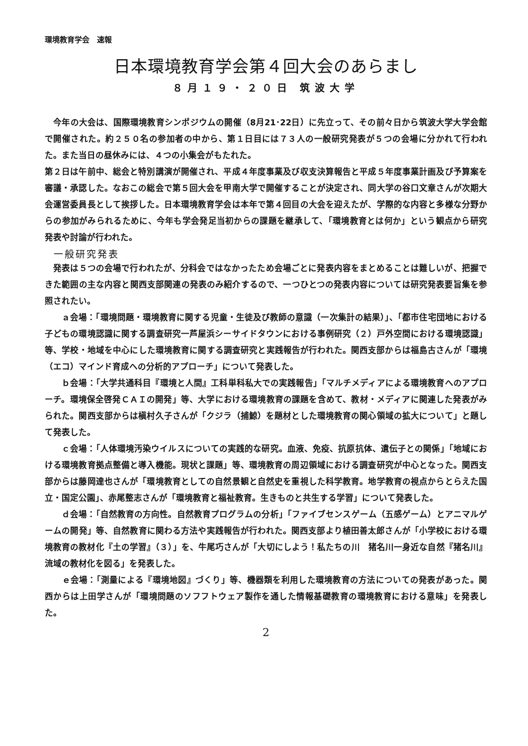環境教育学会　速報
日本環境教育学会第４回大会のあらまし
８月１９・２０日 筑波大学
　今年の大会は、国際環境教育シンポジウムの開催（8月21･22日）に先立って、その前々日から筑波大学大学会館で開催された。約２５０名の参加者の中から、第１日目には７３人の一般研究発表が５つの会場に分かれて行われた。また当日の昼休みには、４つの小集会がもたれた。
第２日は午前中、総会と特別講演が開催され、平成４年度事業及び収支決算報告と平成５年度事業計画及び予算案を審議・承認した。なおこの総会で第５回大会を甲南大学で開催することが決定され、同大学の谷口文章さんが次期大会運営委員長として挨拶した。日本環境教育学会は本年で第４回目の大会を迎えたが、学際的な内容と多様な分野からの参加がみられるために、今年も学会発足当初からの課題を継承して、「環境教育とは何か」という観点から研究発表や討論が行われた。
一般研究発表
　発表は５つの会場で行われたが、分科会ではなかったため会場ごとに発表内容をまとめることは難しいが、把握できた範囲の主な内容と関西支部関連の発表のみ紹介するので、一つひとつの発表内容については研究発表要旨集を参照されたい。
　　ａ会場：「環境問題・環境教育に関する児童・生徒及び教師の意識（一次集計の結果）」、「都市住宅団地における子どもの環境認識に関する調査研究一芦屋浜シーサイドタウンにおける事例研究（２）戸外空間における環境認識」等、学校・地域を中心にした環境教育に関する調査研究と実践報告が行われた。関西支部からは福島古さんが「環境（エコ）マインド育成への分析的アプローチ」について発表した。
　　ｂ会場：「大学共通科目『環境と人間』工科単科私大での実践報告」「マルチメディアによる環境教育へのアプローチ。環境保全啓発ＣＡＩの開発」等、大学における環境教育の課題を含めて、教材・メディアに関連した発表がみられた。関西支部からは槇村久子さんが「クジラ（捕鯨）を題材とした環境教育の関心領域の拡大について」と題して発表した。
　　ｃ会場：「人体環境汚染ウイルスについての実践的な研究。血液、免疫、抗原抗体、遺伝子との関係」「地域における環境教育拠点整備と導入機能。現状と課題」等、環境教育の周辺領域における調査研究が中心となった。関西支部からは藤岡達也さんが「環境教育としての自然景観と自然史を重視した科学教育。地学教育の視点からとらえた国立・国定公園」、赤尾整志さんが「環境教育と福祉教育。生きものと共生する学習」について発表した。
　　ｄ会場：「自然教育の方向性。自然教育プログラムの分析」「ファイブセンスゲーム（五感ゲーム）とアニマルゲームの開発」等、自然教育に関わる方法や実践報告が行われた。関西支部より植田善太郎さんが「小学校における環境教育の教材化『土の学習』（３）」を、牛尾巧さんが「大切にしよう！私たちの川　猪名川一身近な自然『猪名川』流域の教材化を図る」を発表した。
　　ｅ会場：「測量による『環境地図』づくり」等、機器類を利用した環境教育の方法についての発表があった。関西からは上田学さんが「環境問題のソフフトウェア製作を通した情報基礎教育の環境教育における意味」を発表した。
2